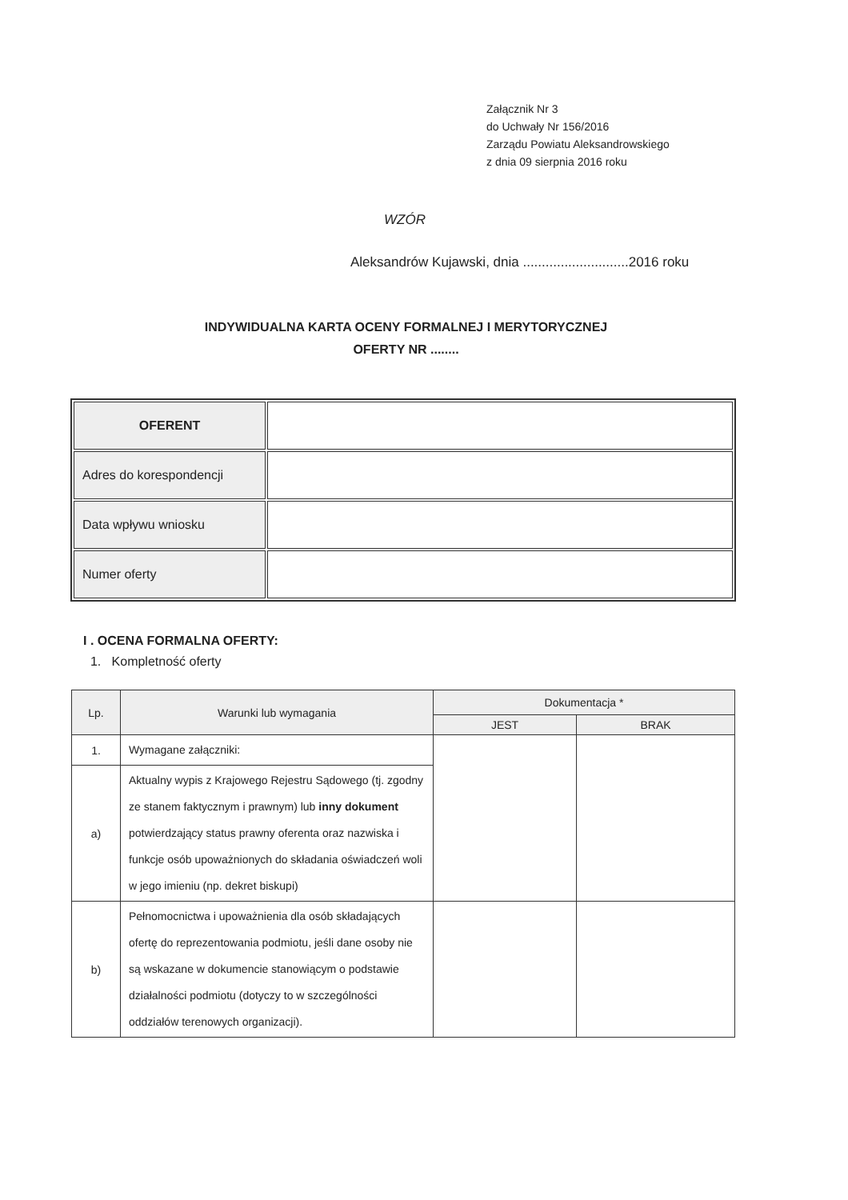Załącznik Nr 3
do Uchwały Nr 156/2016
Zarządu Powiatu Aleksandrowskiego
z dnia 09 sierpnia 2016 roku
WZÓR
Aleksandrów Kujawski, dnia ............................2016 roku
INDYWIDUALNA KARTA OCENY FORMALNEJ I MERYTORYCZNEJ
OFERTY NR ........
| OFERENT | |
| Adres do korespondencji | |
| Data wpływu wniosku | |
| Numer oferty | |
I . OCENA FORMALNA OFERTY:
1. Kompletność oferty
| Lp. | Warunki lub wymagania | Dokumentacja * | |
| --- | --- | --- | --- |
| | | JEST | BRAK |
| 1. | Wymagane załączniki: | | |
| a) | Aktualny wypis z Krajowego Rejestru Sądowego (tj. zgodny ze stanem faktycznym i prawnym) lub inny dokument potwierdzający status prawny oferenta oraz nazwiska i funkcje osób upoważnionych do składania oświadczeń woli w jego imieniu (np. dekret biskupi) | | |
| b) | Pełnomocnictwa i upoważnienia dla osób składających ofertę do reprezentowania podmiotu, jeśli dane osoby nie są wskazane w dokumencie stanowiącym o podstawie działalności podmiotu (dotyczy to w szczególności oddziałów terenowych organizacji). | | |